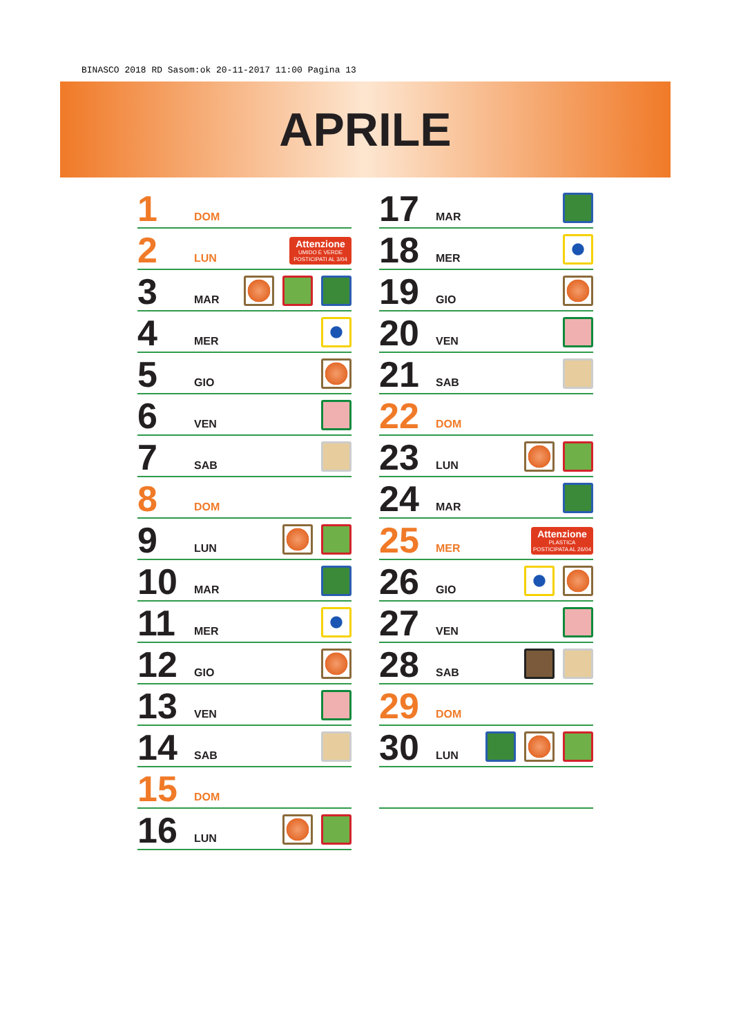BINASCO 2018 RD Sasom:ok 20-11-2017 11:00 Pagina 13
APRILE
1 DOM
2 LUN
Attenzione
UMIDO E VERDE POSTICIPATI AL 3/04
3 MAR
4 MER
5 GIO
6 VEN
7 SAB
8 DOM
9 LUN
10 MAR
11 MER
12 GIO
13 VEN
14 SAB
15 DOM
16 LUN
17 MAR
18 MER
19 GIO
20 VEN
21 SAB
22 DOM
23 LUN
24 MAR
25 MER
Attenzione
PLASTICA POSTICIPATA AL 26/04
26 GIO
27 VEN
28 SAB
29 DOM
30 LUN